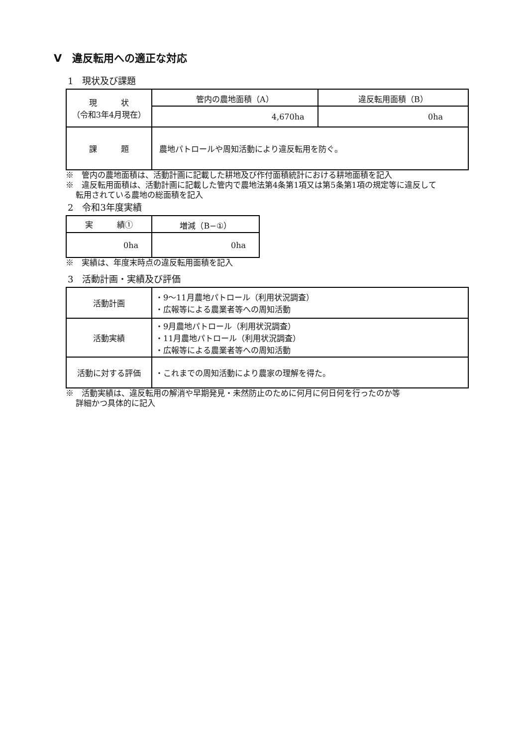Ⅴ　違反転用への適正な対応
1　現状及び課題
| 現 状 （令和3年4月現在） | 管内の農地面積（A） | 違反転用面積（B） |
| --- | --- | --- |
| | 4,670ha | 0ha |
| 課 題 | 農地パトロールや周知活動により違反転用を防ぐ。 | |
※　管内の農地面積は、活動計画に記載した耕地及び作付面積統計における耕地面積を記入
※　違反転用面積は、活動計画に記載した管内で農地法第4条第1項又は第5条第1項の規定等に違反して
転用されている農地の総面積を記入
2　令和3年度実績
| 実 績① | 増減（B−①） |
| --- | --- |
| 0ha | 0ha |
※　実績は、年度末時点の違反転用面積を記入
3　活動計画・実績及び評価
| 活動計画 | ・9～11月農地パトロール（利用状況調査） ・広報等による農業者等への周知活動 |
| 活動実績 | ・9月農地パトロール（利用状況調査） ・11月農地パトロール（利用状況調査） ・広報等による農業者等への周知活動 |
| 活動に対する評価 | ・これまでの周知活動により農家の理解を得た。 |
※　活動実績は、違反転用の解消や早期発見・未然防止のために何月に何日何を行ったのか等
詳細かつ具体的に記入